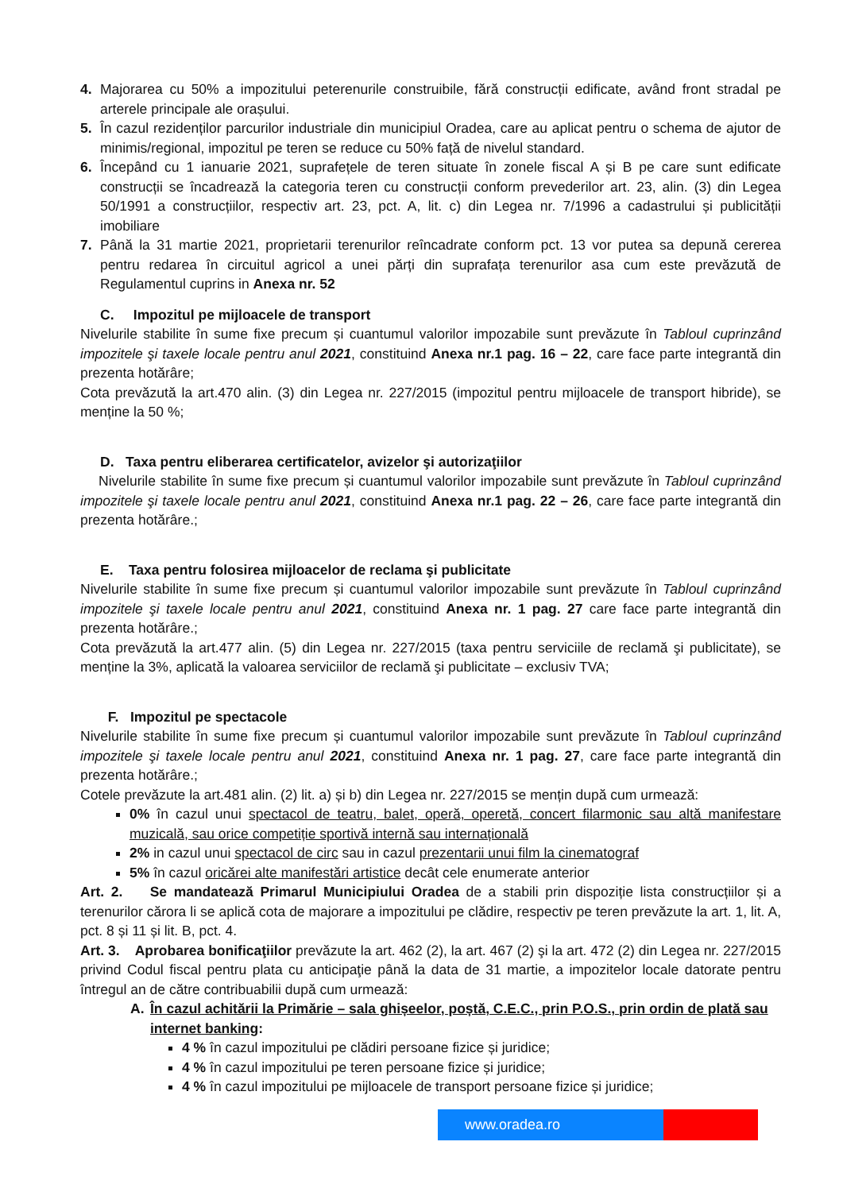4. Majorarea cu 50% a impozitului peterenurile construibile, fără construcții edificate, având front stradal pe arterele principale ale orașului.
5. În cazul rezidenților parcurilor industriale din municipiul Oradea, care au aplicat pentru o schema de ajutor de minimis/regional, impozitul pe teren se reduce cu 50% față de nivelul standard.
6. Începând cu 1 ianuarie 2021, suprafețele de teren situate în zonele fiscal A și B pe care sunt edificate construcții se încadrează la categoria teren cu construcții conform prevederilor art. 23, alin. (3) din Legea 50/1991 a construcțiilor, respectiv art. 23, pct. A, lit. c) din Legea nr. 7/1996 a cadastrului și publicității imobiliare
7. Până la 31 martie 2021, proprietarii terenurilor reîncadrate conform pct. 13 vor putea sa depună cererea pentru redarea în circuitul agricol a unei părți din suprafața terenurilor asa cum este prevăzută de Regulamentul cuprins in Anexa nr. 52
C. Impozitul pe mijloacele de transport
Nivelurile stabilite în sume fixe precum și cuantumul valorilor impozabile sunt prevăzute în Tabloul cuprinzând impozitele şi taxele locale pentru anul 2021, constituind Anexa nr.1 pag. 16 – 22, care face parte integrantă din prezenta hotărâre;
Cota prevăzută la art.470 alin. (3) din Legea nr. 227/2015 (impozitul pentru mijloacele de transport hibride), se menține la 50 %;
D. Taxa pentru eliberarea certificatelor, avizelor şi autorizaţiilor
Nivelurile stabilite în sume fixe precum și cuantumul valorilor impozabile sunt prevăzute în Tabloul cuprinzând impozitele şi taxele locale pentru anul 2021, constituind Anexa nr.1 pag. 22 – 26, care face parte integrantă din prezenta hotărâre.;
E. Taxa pentru folosirea mijloacelor de reclama şi publicitate
Nivelurile stabilite în sume fixe precum și cuantumul valorilor impozabile sunt prevăzute în Tabloul cuprinzând impozitele şi taxele locale pentru anul 2021, constituind Anexa nr. 1 pag. 27 care face parte integrantă din prezenta hotărâre.;
Cota prevăzută la art.477 alin. (5) din Legea nr. 227/2015 (taxa pentru serviciile de reclamă şi publicitate), se menține la 3%, aplicată la valoarea serviciilor de reclamă şi publicitate – exclusiv TVA;
F. Impozitul pe spectacole
Nivelurile stabilite în sume fixe precum și cuantumul valorilor impozabile sunt prevăzute în Tabloul cuprinzând impozitele şi taxele locale pentru anul 2021, constituind Anexa nr. 1 pag. 27, care face parte integrantă din prezenta hotărâre.;
Cotele prevăzute la art.481 alin. (2) lit. a) și b) din Legea nr. 227/2015 se mențin după cum urmează:
0% în cazul unui spectacol de teatru, balet, operă, operetă, concert filarmonic sau altă manifestare muzicală, sau orice competiție sportivă internă sau internațională
2% in cazul unui spectacol de circ sau in cazul prezentarii unui film la cinematograf
5% în cazul oricărei alte manifestări artistice decât cele enumerate anterior
Art. 2. Se mandatează Primarul Municipiului Oradea de a stabili prin dispoziție lista construcțiilor și a terenurilor cărora li se aplică cota de majorare a impozitului pe clădire, respectiv pe teren prevăzute la art. 1, lit. A, pct. 8 și 11 și lit. B, pct. 4.
Art. 3. Aprobarea bonificaţiilor prevăzute la art. 462 (2), la art. 467 (2) şi la art. 472 (2) din Legea nr. 227/2015 privind Codul fiscal pentru plata cu anticipaţie până la data de 31 martie, a impozitelor locale datorate pentru întregul an de către contribuabilii după cum urmează:
A. În cazul achitării la Primărie – sala ghișeelor, poștă, C.E.C., prin P.O.S., prin ordin de plată sau internet banking:
4 % în cazul impozitului pe clădiri persoane fizice și juridice;
4 % în cazul impozitului pe teren persoane fizice și juridice;
4 % în cazul impozitului pe mijloacele de transport persoane fizice și juridice;
www.oradea.ro